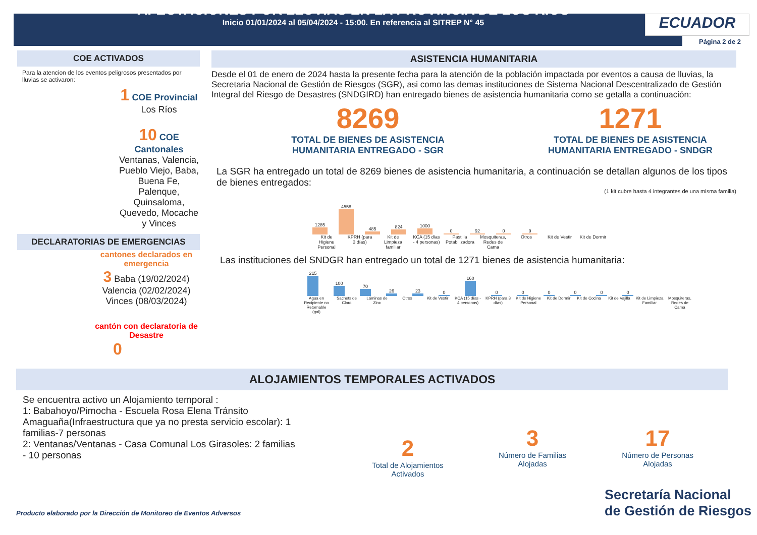AFECTACIONES POR LLUVIAS EN LA PROVINCIA DE LOS RÍOS
Inicio 01/01/2024 al 05/04/2024 - 15:00. En referencia al SITREP N° 45
ECUADOR
Página 2 de 2
COE ACTIVADOS
Para la atencion de los eventos peligrosos presentados por lluvias se activaron:
1 COE Provincial
Los Ríos
10 COE Cantonales
Ventanas, Valencia, Pueblo Viejo, Baba, Buena Fe, Palenque, Quinsaloma, Quevedo, Mocache y Vinces
DECLARATORIAS DE EMERGENCIAS
cantones declarados en emergencia
3 Baba (19/02/2024)
Valencia (02/02/2024)
Vinces (08/03/2024)
cantón con declaratoria de Desastre
0
ASISTENCIA HUMANITARIA
Desde el 01 de enero de 2024 hasta la presente fecha para la atención de la población impactada por eventos a causa de lluvias, la Secretaria Nacional de Gestión de Riesgos (SGR), asi como las demas instituciones de Sistema Nacional Descentralizado de Gestión Integral del Riesgo de Desastres (SNDGIRD) han entregado bienes de asistencia humanitaria como se getalla a continuación:
8269
TOTAL DE BIENES DE ASISTENCIA HUMANITARIA ENTREGADO - SGR
1271
TOTAL DE BIENES DE ASISTENCIA HUMANITARIA ENTREGADO - SNDGR
La SGR ha entregado un total de 8269 bienes de asistencia humanitaria, a continuación se detallan algunos de los tipos de bienes entregados:
(1 kit cubre hasta 4 integrantes de una misma familia)
1285
4558
485
824
1000
0
92
0
9
Kit de Higiene Personal
KPRH (para 3 días)
Kit de Limpieza familiar
KCA (15 días - 4 personas)
Pastilla Potabilizadora
Mosquiteras, Redes de Cama
Otros Kit de Vestir
Kit de Dormir
Las instituciones del SNDGR han entregado un total de 1271 bienes de asistencia humanitaria:
215
100
70
26
23
0
160
0
0
0
0
0
0
Agua en Recipiente no Retornable (gal)
Sachets de Cloro
Láminas de Zinc
Otros Kit de Vestir
KCA (15 días - 4 personas)
KPRH (para 3 días)
Kit de Higiene Personal
Kit de Dormir
Kit de Cocina
Kit de Vajilla
Kit de Limpieza Familiar
Mosquiteras, Redes de Cama
ALOJAMIENTOS TEMPORALES ACTIVADOS
Se encuentra activo un Alojamiento temporal :
1: Babahoyo/Pimocha - Escuela Rosa Elena Tránsito Amaguaña(Infraestructura que ya no presta servicio escolar): 1 familias-7 personas
2: Ventanas/Ventanas - Casa Comunal Los Girasoles: 2 familias - 10 personas
2
Total de Alojamientos Activados
3
Número de Familias
Alojadas
17
Número de Personas
Alojadas
Producto elaborado por la Dirección de Monitoreo de Eventos Adversos
Secretaría Nacional
de Gestión de Riesgos